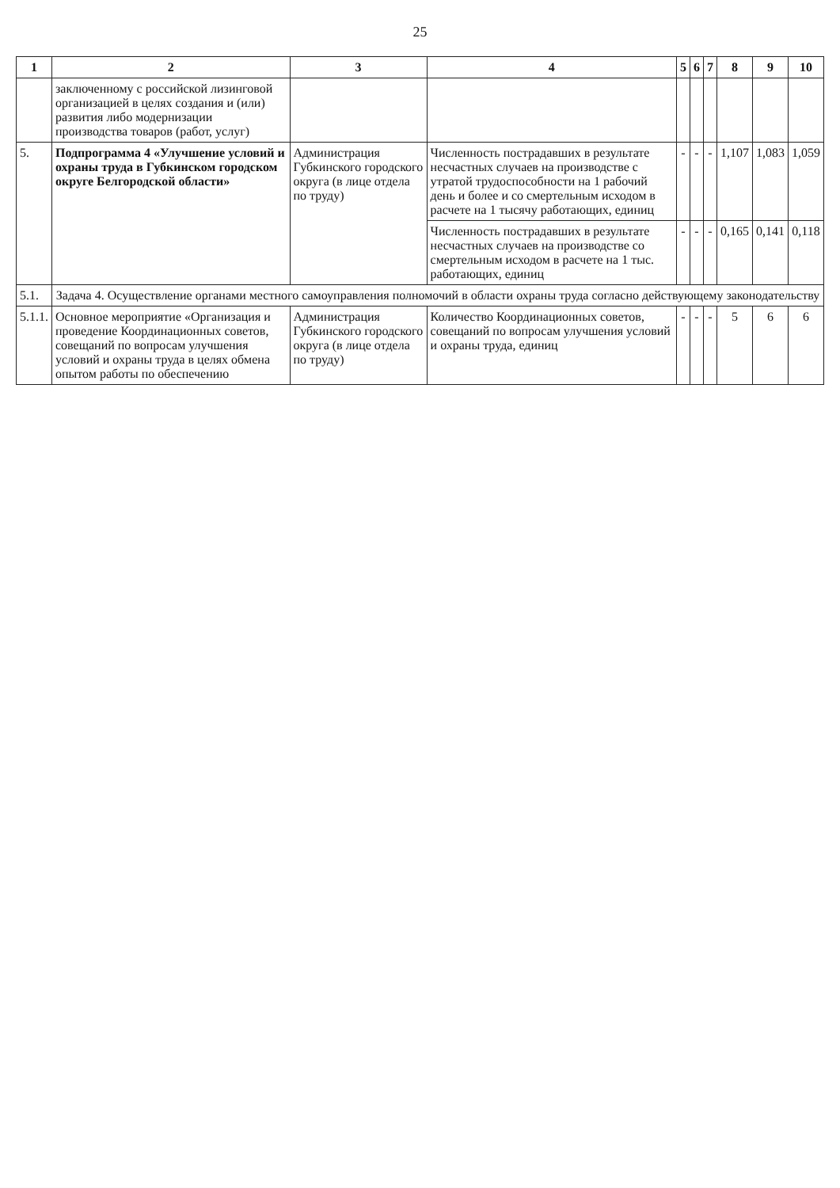25
| 1 | 2 | 3 | 4 | 5 | 6 | 7 | 8 | 9 | 10 |
| --- | --- | --- | --- | --- | --- | --- | --- | --- | --- |
| | заключенному с российской лизинговой организацией в целях создания и (или) развития либо модернизации производства товаров (работ, услуг) | | | | | | | | |
| 5. | Подпрограмма 4 «Улучшение условий и охраны труда в Губкинском городском округе Белгородской области» | Администрация Губкинского городского округа (в лице отдела по труду) | Численность пострадавших в результате несчастных случаев на производстве с утратой трудоспособности на 1 рабочий день и более и со смертельным исходом в расчете на 1 тысячу работающих, единиц | - | - | - | 1,107 | 1,083 | 1,059 |
| | | | Численность пострадавших в результате несчастных случаев на производстве со смертельным исходом в расчете на 1 тыс. работающих, единиц | - | - | - | 0,165 | 0,141 | 0,118 |
| 5.1. | Задача 4. Осуществление органами местного самоуправления полномочий в области охраны труда согласно действующему законодательству | | | | | | | | |
| 5.1.1. | Основное мероприятие «Организация и проведение Координационных советов, совещаний по вопросам улучшения условий и охраны труда в целях обмена опытом работы по обеспечению | Администрация Губкинского городского округа (в лице отдела по труду) | Количество Координационных советов, совещаний по вопросам улучшения условий и охраны труда, единиц | - | - | - | 5 | 6 | 6 |